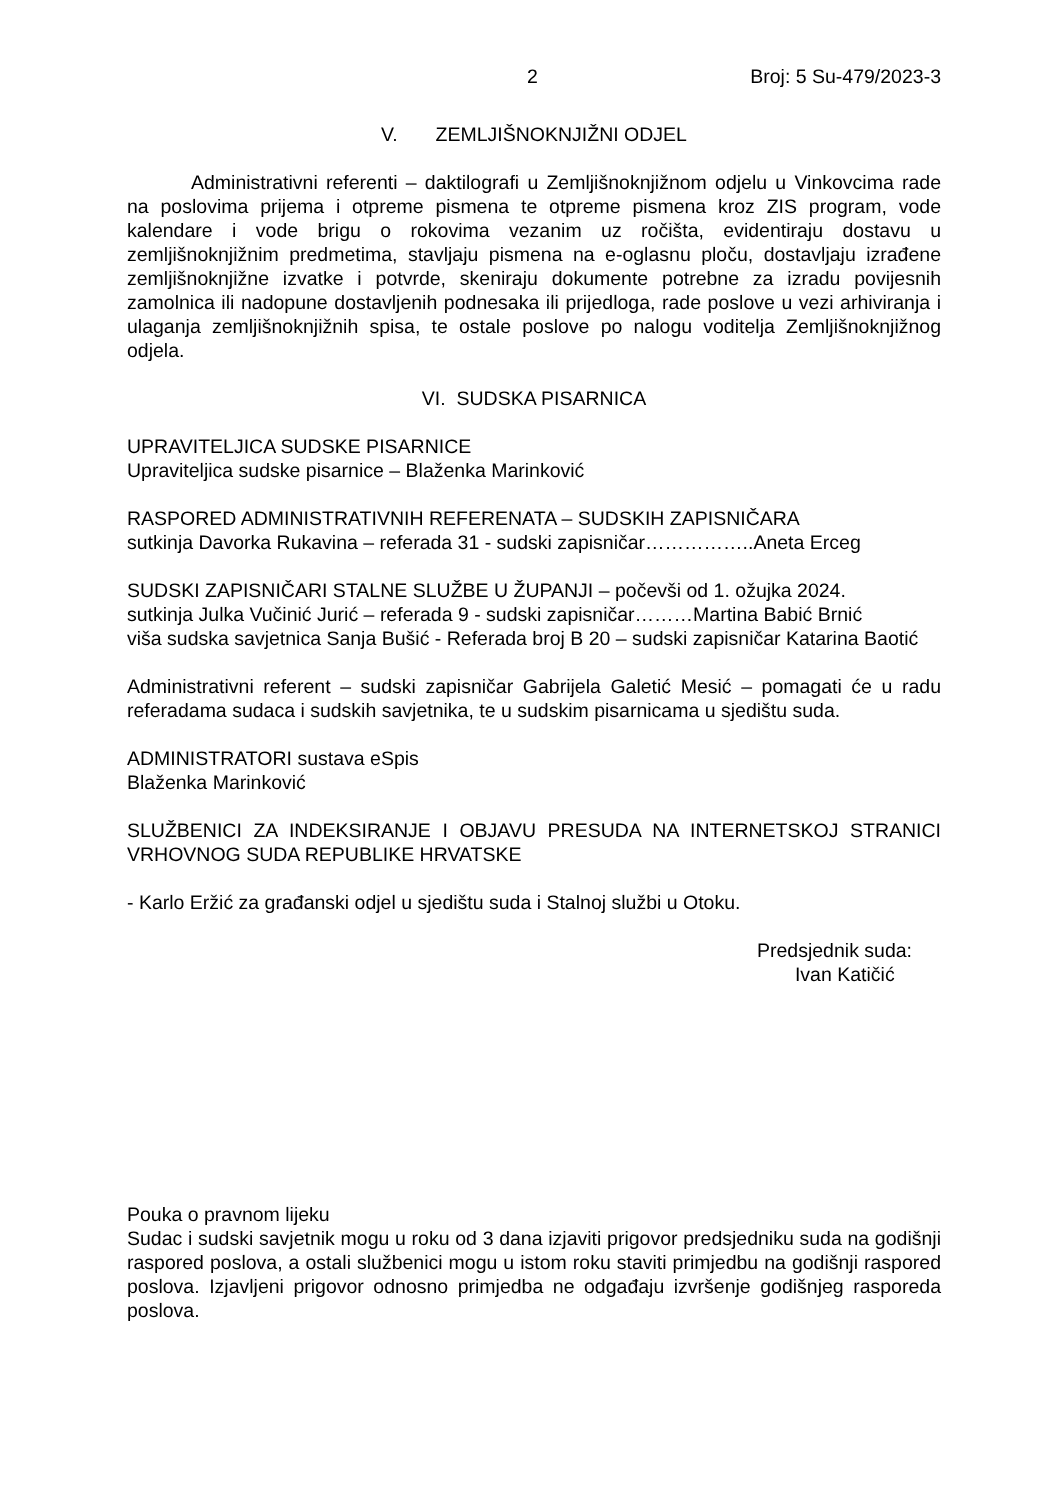2 Broj: 5 Su-479/2023-3
V. ZEMLJIŠNOKNJIŽNI ODJEL
Administrativni referenti – daktilografi u Zemljišnoknjižnom odjelu u Vinkovcima rade na poslovima prijema i otpreme pismena te otpreme pismena kroz ZIS program, vode kalendare i vode brigu o rokovima vezanim uz ročišta, evidentiraju dostavu u zemljišnoknjižnim predmetima, stavljaju pismena na e-oglasnu ploču, dostavljaju izrađene zemljišnoknjižne izvatke i potvrde, skeniraju dokumente potrebne za izradu povijesnih zamolnica ili nadopune dostavljenih podnesaka ili prijedloga, rade poslove u vezi arhiviranja i ulaganja zemljišnoknjižnih spisa, te ostale poslove po nalogu voditelja Zemljišnoknjižnog odjela.
VI. SUDSKA PISARNICA
UPRAVITELJICA SUDSKE PISARNICE
Upraviteljica sudske pisarnice – Blaženka Marinković
RASPORED ADMINISTRATIVNIH REFERENATA – SUDSKIH ZAPISNIČARA
sutkinja Davorka Rukavina – referada 31 - sudski zapisničar……………..Aneta Erceg
SUDSKI ZAPISNIČARI STALNE SLUŽBE U ŽUPANJI – počevši od 1. ožujka 2024.
sutkinja Julka Vučinić Jurić – referada 9 - sudski zapisničar………Martina Babić Brnić
viša sudska savjetnica Sanja Bušić - Referada broj B 20 – sudski zapisničar Katarina Baotić
Administrativni referent – sudski zapisničar Gabrijela Galetić Mesić – pomagati će u radu referadama sudaca i sudskih savjetnika, te u sudskim pisarnicama u sjedištu suda.
ADMINISTRATORI sustava eSpis
Blaženka Marinković
SLUŽBENICI ZA INDEKSIRANJE I OBJAVU PRESUDA NA INTERNETSKOJ STRANICI VRHOVNOG SUDA REPUBLIKE HRVATSKE
- Karlo Eržić za građanski odjel u sjedištu suda i Stalnoj službi u Otoku.
Predsjednik suda:
Ivan Katičić
Pouka o pravnom lijeku
Sudac i sudski savjetnik mogu u roku od 3 dana izjaviti prigovor predsjedniku suda na godišnji raspored poslova, a ostali službenici mogu u istom roku staviti primjedbu na godišnji raspored poslova. Izjavljeni prigovor odnosno primjedba ne odgađaju izvršenje godišnjeg rasporeda poslova.